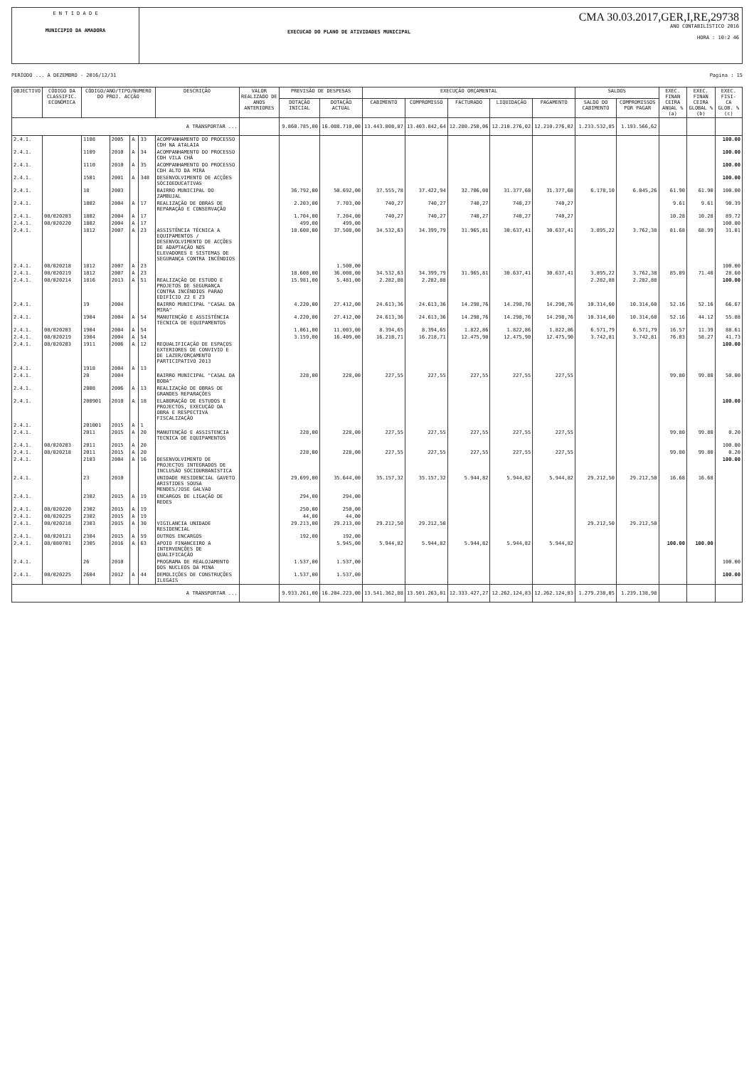E N T I D A D E
MUNICIPIO DA AMADORA
EXECUCAO DO PLANO DE ATIVIDADES MUNICIPAL
CMA 30.03.2017,GER,I,RE,29738
ANO CONTABILÍSTICO 2016
HORA : 10:2 46
PERÍODO ... A DEZEMBRO - 2016/12/31 Pagina : 15
| OBJECTIVO | CÓDIGO DA CLASSIFIC. ECONÓMICA | CÓDIGO/ANO/TIPO/NUMERO DO PROJ. ACÇÃO | | | | DESCRIÇÃO | VALOR REALIZADO DE ANOS ANTERIORES | PREVISÃO DE DESPESAS | | EXECUÇÃO ORÇAMENTAL | | | | | SALDOS | | EXEC. FINAN CEIRA ANUAL % (a) | EXEC. FINAN CEIRA GLOBAL % (b) | EXEC. FISI- CA GLOB. % (c) |
| --- | --- | --- | --- | --- | --- | --- | --- | --- | --- | --- | --- | --- | --- | --- | --- | --- | --- | --- | --- |
| | | | | | | | | DOTAÇÃO INICIAL | DOTAÇÃO ACTUAL | CABIMENTO | COMPROMISSO | FACTURADO | LIQUIDAÇÃO | PAGAMENTO | SALDO DO CABIMENTO | COMPROMISSOS POR PAGAR | | | |
| A TRANSPORTAR ... | | | | | | | | 9.860.785,00 | 16.088.710,00 | 13.443.808,87 | 13.403.842,64 | 12.280.250,06 | 12.210.276,02 | 12.210.276,02 | 1.233.532,85 | 1.193.566,62 | | | |
| 2.4.1. | | 1108 | 2005 | A | 33 | ACOMPANHAMENTO DO PROCESSO CDH NA ATALAIA | | | | | | | | | | | | | 100.00 |
| 2.4.1. | | 1109 | 2010 | A | 34 | ACOMPANHAMENTO DO PROCESSO CDH VILA CHÃ | | | | | | | | | | | | | 100.00 |
| 2.4.1. | | 1110 | 2010 | A | 35 | ACOMPANHAMENTO DO PROCESSO CDH ALTO DA MIRA | | | | | | | | | | | | | 100.00 |
| 2.4.1. | | 1501 | 2001 | A | 348 | DESENVOLVIMENTO DE ACÇÕES SÓCIOEDUCATIVAS | | | | | | | | | | | | | 100.00 |
| 2.4.1. | | 18 | 2003 | | | BAIRRO MUNICIPAL DO ZAMBUJAL | | 36.792,00 | 50.692,00 | 37.555,78 | 37.422,94 | 32.706,08 | 31.377,68 | 31.377,68 | 6.178,10 | 6.045,26 | 61.90 | 61.90 | 100.00 |
| 2.4.1. | | 1802 | 2004 | A | 17 | REALIZAÇÃO DE OBRAS DE REPARAÇÃO E CONSERVAÇÃO | | 2.203,00 | 7.703,00 | 740,27 | 740,27 | 740,27 | 740,27 | 740,27 | | | 9.61 | 9.61 | 90.39 |
| 2.4.1. | 08/020203 | 1802 | 2004 | A | 17 | | | 1.704,00 | 7.204,00 | 740,27 | 740,27 | 740,27 | 740,27 | 740,27 | | | 10.28 | 10.28 | 89.72 |
| 2.4.1. | 08/020220 | 1802 | 2004 | A | 17 | | | 499,00 | 499,00 | | | | | | | | | | 100.00 |
| 2.4.1. | | 1812 | 2007 | A | 23 | ASSISTÊNCIA TÉCNICA A EQUIPAMENTOS / DESENVOLVIMENTO DE ACÇÕES DE ADAPTAÇÃO NOS ELEVADORES E SISTEMAS DE SEGURANÇA CONTRA INCÊNDIOS | | 18.608,00 | 37.508,00 | 34.532,63 | 34.399,79 | 31.965,81 | 30.637,41 | 30.637,41 | 3.895,22 | 3.762,38 | 81.68 | 68.99 | 31.01 |
| 2.4.1. | 08/020218 | 1812 | 2007 | A | 23 | | | | 1.500,00 | | | | | | | | | | 100.00 |
| 2.4.1. | 08/020219 | 1812 | 2007 | A | 23 | | | 18.608,00 | 36.008,00 | 34.532,63 | 34.399,79 | 31.965,81 | 30.637,41 | 30.637,41 | 3.895,22 | 3.762,38 | 85.09 | 71.40 | 28.60 |
| 2.4.1. | 08/020214 | 1816 | 2013 | A | 51 | REALIZAÇÃO DE ESTUDO E PROJETOS DE SEGURANÇA CONTRA INCÊNDIOS PARAO EDIFÍCIO Z2 E Z3 | | 15.981,00 | 5.481,00 | 2.282,88 | 2.282,88 | | | | 2.282,88 | 2.282,88 | | | 100.00 |
| 2.4.1. | | 19 | 2004 | | | BAIRRO MUNICIPAL "CASAL DA MIRA" | | 4.220,00 | 27.412,00 | 24.613,36 | 24.613,36 | 14.298,76 | 14.298,76 | 14.298,76 | 10.314,60 | 10.314,60 | 52.16 | 52.16 | 66.67 |
| 2.4.1. | | 1904 | 2004 | A | 54 | MANUTENÇÃO E ASSISTÊNCIA TÉCNICA DE EQUIPAMENTOS | | 4.220,00 | 27.412,00 | 24.613,36 | 24.613,36 | 14.298,76 | 14.298,76 | 14.298,76 | 10.314,60 | 10.314,60 | 52.16 | 44.12 | 55.88 |
| 2.4.1. | 08/020203 | 1904 | 2004 | A | 54 | | | 1.061,00 | 11.003,00 | 8.394,65 | 8.394,65 | 1.822,86 | 1.822,86 | 1.822,86 | 6.571,79 | 6.571,79 | 16.57 | 11.39 | 88.61 |
| 2.4.1. | 08/020219 | 1904 | 2004 | A | 54 | | | 3.159,00 | 16.409,00 | 16.218,71 | 16.218,71 | 12.475,90 | 12.475,90 | 12.475,90 | 3.742,81 | 3.742,81 | 76.03 | 58.27 | 41.73 |
| 2.4.1. | 08/020203 | 1911 | 2006 | A | 12 | REQUALIFICAÇÃO DE ESPAÇOS EXTERIORES DE CONVIVIO E DE LAZER/ORÇAMENTO PARTICIPATIVO 2013 | | | | | | | | | | | | | 100.00 |
| 2.4.1. | | 1918 | 2004 | A | 13 | | | | | | | | | | | | | | |
| 2.4.1. | | 20 | 2004 | | | BAIRRO MUNICIPAL "CASAL DA BOBA" | | 228,00 | 228,00 | 227,55 | 227,55 | 227,55 | 227,55 | 227,55 | | | 99.80 | 99.80 | 50.00 |
| 2.4.1. | | 2008 | 2006 | A | 13 | REALIZAÇÃO DE OBRAS DE GRANDES REPARAÇÕES | | | | | | | | | | | | | |
| 2.4.1. | | 200901 | 2010 | A | 18 | ELABORAÇÃO DE ESTUDOS E PROJECTOS, EXECUÇÃO DA OBRA E RESPECTIVA FISCALIZAÇÃO | | | | | | | | | | | | | 100.00 |
| 2.4.1. | | 201001 | 2015 | A | 1 | | | | | | | | | | | | | | |
| 2.4.1. | | 2011 | 2015 | A | 20 | MANUTENÇÃO E ASSISTENCIA TECNICA DE EQUIPAMENTOS | | 228,00 | 228,00 | 227,55 | 227,55 | 227,55 | 227,55 | 227,55 | | | 99.80 | 99.80 | 0.20 |
| 2.4.1. | 08/020203 | 2011 | 2015 | A | 20 | | | | | | | | | | | | | | 100.00 |
| 2.4.1. | 08/020218 | 2011 | 2015 | A | 20 | | | 228,00 | 228,00 | 227,55 | 227,55 | 227,55 | 227,55 | 227,55 | | | 99.80 | 99.80 | 0.20 |
| 2.4.1. | | 2103 | 2004 | A | 16 | DESENVOLVIMENTO DE PROJECTOS INTEGRADOS DE INCLUSÃO SÓCIOURBANÍSTICA | | | | | | | | | | | | | 100.00 |
| 2.4.1. | | 23 | 2010 | | | UNIDADE RESIDENCIAL GAVETO ARISTIDES SOUSA MENDES/JOSE GALVAO | | 29.699,00 | 35.644,00 | 35.157,32 | 35.157,32 | 5.944,82 | 5.944,82 | 5.944,82 | 29.212,50 | 29.212,50 | 16.68 | 16.68 | |
| 2.4.1. | | 2302 | 2015 | A | 19 | ENCARGOS DE LIGAÇÃO DE REDES | | 294,00 | 294,00 | | | | | | | | | | |
| 2.4.1. | 08/020220 | 2302 | 2015 | A | 19 | | | 250,00 | 250,00 | | | | | | | | | | |
| 2.4.1. | 08/020225 | 2302 | 2015 | A | 19 | | | 44,00 | 44,00 | | | | | | | | | | |
| 2.4.1. | 08/020218 | 2303 | 2015 | A | 30 | VIGILANCIA UNIDADE RESIDENCIAL | | 29.213,00 | 29.213,00 | 29.212,50 | 29.212,50 | | | | 29.212,50 | 29.212,50 | | | |
| 2.4.1. | 08/020121 | 2304 | 2015 | A | 59 | OUTROS ENCARGOS | | 192,00 | 192,00 | | | | | | | | | | |
| 2.4.1. | 08/080701 | 2305 | 2016 | A | 63 | APOIO FINANCEIRO A INTERVENÇÕES DE QUALIFICAÇÃO | | | 5.945,00 | 5.944,82 | 5.944,82 | 5.944,82 | 5.944,82 | 5.944,82 | | | 100.00 | 100.00 | |
| 2.4.1. | | 26 | 2010 | | | PROGRAMA DE REALOJAMENTO DOS NUCLEOS DA MINA | | 1.537,00 | 1.537,00 | | | | | | | | | | 100.00 |
| 2.4.1. | 08/020225 | 2604 | 2012 | A | 44 | DEMOLIÇÕES DE CONSTRUÇÕES ILEGAIS | | 1.537,00 | 1.537,00 | | | | | | | | | | 100.00 |
| A TRANSPORTAR ... | | | | | | | | 9.933.261,00 | 16.204.223,00 | 13.541.362,88 | 13.501.263,81 | 12.333.427,27 | 12.262.124,83 | 12.262.124,83 | 1.279.238,05 | 1.239.138,98 | | | |